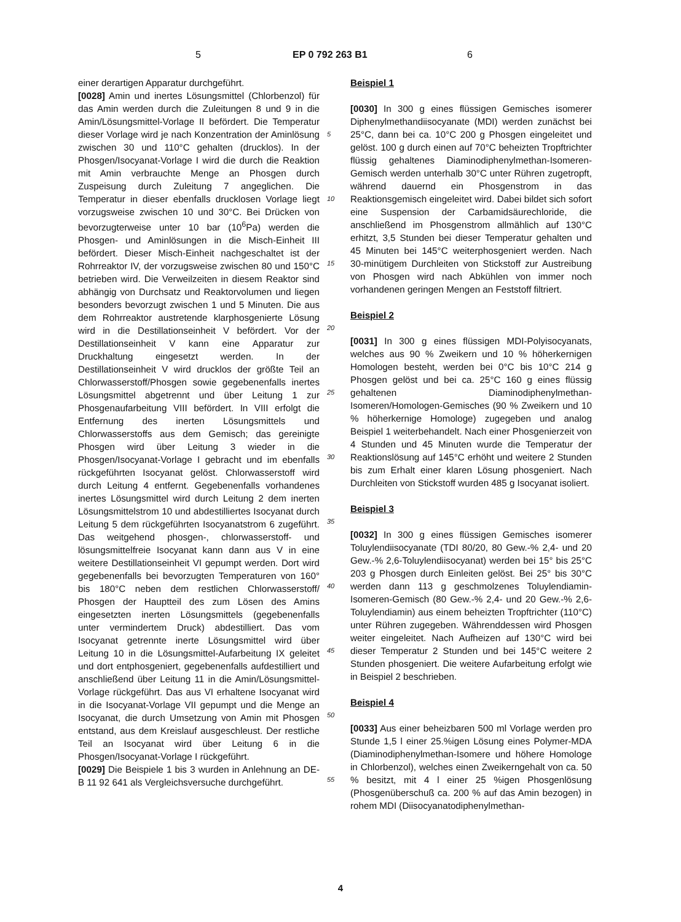5 EP 0 792 263 B1 6
einer derartigen Apparatur durchgeführt.
[0028] Amin und inertes Lösungsmittel (Chlorbenzol) für das Amin werden durch die Zuleitungen 8 und 9 in die Amin/Lösungsmittel-Vorlage II befördert. Die Temperatur dieser Vorlage wird je nach Konzentration der Aminlösung zwischen 30 und 110°C gehalten (drucklos). In der Phosgen/Isocyanat-Vorlage I wird die durch die Reaktion mit Amin verbrauchte Menge an Phosgen durch Zuspeisung durch Zuleitung 7 angeglichen. Die Temperatur in dieser ebenfalls drucklosen Vorlage liegt vorzugsweise zwischen 10 und 30°C. Bei Drücken von bevorzugterweise unter 10 bar (10<sup>6</sup>Pa) werden die Phosgen- und Aminlösungen in die Misch-Einheit III befördert. Dieser Misch-Einheit nachgeschaltet ist der Rohrreaktor IV, der vorzugsweise zwischen 80 und 150°C betrieben wird. Die Verweilzeiten in diesem Reaktor sind abhängig von Durchsatz und Reaktorvolumen und liegen besonders bevorzugt zwischen 1 und 5 Minuten. Die aus dem Rohrreaktor austretende klarphosgenierte Lösung wird in die Destillationseinheit V befördert. Vor der Destillationseinheit V kann eine Apparatur zur Druckhaltung eingesetzt werden. In der Destillationseinheit V wird drucklos der größte Teil an Chlorwasserstoff/Phosgen sowie gegebenenfalls inertes Lösungsmittel abgetrennt und über Leitung 1 zur Phosgenaufarbeitung VIII befördert. In VIII erfolgt die Entfernung des inerten Lösungsmittels und Chlorwasserstoffs aus dem Gemisch; das gereinigte Phosgen wird über Leitung 3 wieder in die Phosgen/Isocyanat-Vorlage I gebracht und im ebenfalls rückgeführten Isocyanat gelöst. Chlorwasserstoff wird durch Leitung 4 entfernt. Gegebenenfalls vorhandenes inertes Lösungsmittel wird durch Leitung 2 dem inerten Lösungsmittelstrom 10 und abdestilliertes Isocyanat durch Leitung 5 dem rückgeführten Isocyanatstrom 6 zugeführt. Das weitgehend phosgen-, chlorwasserstoff- und lösungsmittelfreie Isocyanat kann dann aus V in eine weitere Destillationseinheit VI gepumpt werden. Dort wird gegebenenfalls bei bevorzugten Temperaturen von 160° bis 180°C neben dem restlichen Chlorwasserstoff/ Phosgen der Hauptteil des zum Lösen des Amins eingesetzten inerten Lösungsmittels (gegebenenfalls unter vermindertem Druck) abdestilliert. Das vom Isocyanat getrennte inerte Lösungsmittel wird über Leitung 10 in die Lösungsmittel-Aufarbeitung IX geleitet und dort entphosgeniert, gegebenenfalls aufdestilliert und anschließend über Leitung 11 in die Amin/Lösungsmittel-Vorlage rückgeführt. Das aus VI erhaltene Isocyanat wird in die Isocyanat-Vorlage VII gepumpt und die Menge an Isocyanat, die durch Umsetzung von Amin mit Phosgen entstand, aus dem Kreislauf ausgeschleust. Der restliche Teil an Isocyanat wird über Leitung 6 in die Phosgen/Isocyanat-Vorlage I rückgeführt.
[0029] Die Beispiele 1 bis 3 wurden in Anlehnung an DE-B 11 92 641 als Vergleichsversuche durchgeführt.
5
10
15
20
25
30
35
40
45
50
55
Beispiel 1
[0030] In 300 g eines flüssigen Gemisches isomerer Diphenylmethandiisocyanate (MDI) werden zunächst bei 25°C, dann bei ca. 10°C 200 g Phosgen eingeleitet und gelöst. 100 g durch einen auf 70°C beheizten Tropftrichter flüssig gehaltenes Diaminodiphenylmethan-Isomeren-Gemisch werden unterhalb 30°C unter Rühren zugetropft, während dauernd ein Phosgenstrom in das Reaktionsgemisch eingeleitet wird. Dabei bildet sich sofort eine Suspension der Carbamidsäurechloride, die anschließend im Phosgenstrom allmählich auf 130°C erhitzt, 3,5 Stunden bei dieser Temperatur gehalten und 45 Minuten bei 145°C weiterphosgeniert werden. Nach 30-minütigem Durchleiten von Stickstoff zur Austreibung von Phosgen wird nach Abkühlen von immer noch vorhandenen geringen Mengen an Feststoff filtriert.
Beispiel 2
[0031] In 300 g eines flüssigen MDI-Polyisocyanats, welches aus 90 % Zweikern und 10 % höherkernigen Homologen besteht, werden bei 0°C bis 10°C 214 g Phosgen gelöst und bei ca. 25°C 160 g eines flüssig gehaltenen Diaminodiphenylmethan-Isomeren/Homologen-Gemisches (90 % Zweikern und 10 % höherkernige Homologe) zugegeben und analog Beispiel 1 weiterbehandelt. Nach einer Phosgenierzeit von 4 Stunden und 45 Minuten wurde die Temperatur der Reaktionslösung auf 145°C erhöht und weitere 2 Stunden bis zum Erhalt einer klaren Lösung phosgeniert. Nach Durchleiten von Stickstoff wurden 485 g Isocyanat isoliert.
Beispiel 3
[0032] In 300 g eines flüssigen Gemisches isomerer Toluylendiisocyanate (TDI 80/20, 80 Gew.-% 2,4- und 20 Gew.-% 2,6-Toluylendiisocyanat) werden bei 15° bis 25°C 203 g Phosgen durch Einleiten gelöst. Bei 25° bis 30°C werden dann 113 g geschmolzenes Toluylendiamin-Isomeren-Gemisch (80 Gew.-% 2,4- und 20 Gew.-% 2,6-Toluylendiamin) aus einem beheizten Tropftrichter (110°C) unter Rühren zugegeben. Währenddessen wird Phosgen weiter eingeleitet. Nach Aufheizen auf 130°C wird bei dieser Temperatur 2 Stunden und bei 145°C weitere 2 Stunden phosgeniert. Die weitere Aufarbeitung erfolgt wie in Beispiel 2 beschrieben.
Beispiel 4
[0033] Aus einer beheizbaren 500 ml Vorlage werden pro Stunde 1,5 l einer 25.%igen Lösung eines Polymer-MDA (Diaminodiphenylmethan-Isomere und höhere Homologe in Chlorbenzol), welches einen Zweikerngehalt von ca. 50 % besitzt, mit 4 l einer 25 %igen Phosgenlösung (Phosgenüberschuß ca. 200 % auf das Amin bezogen) in rohem MDI (Diisocyanatodiphenylmethan-
4